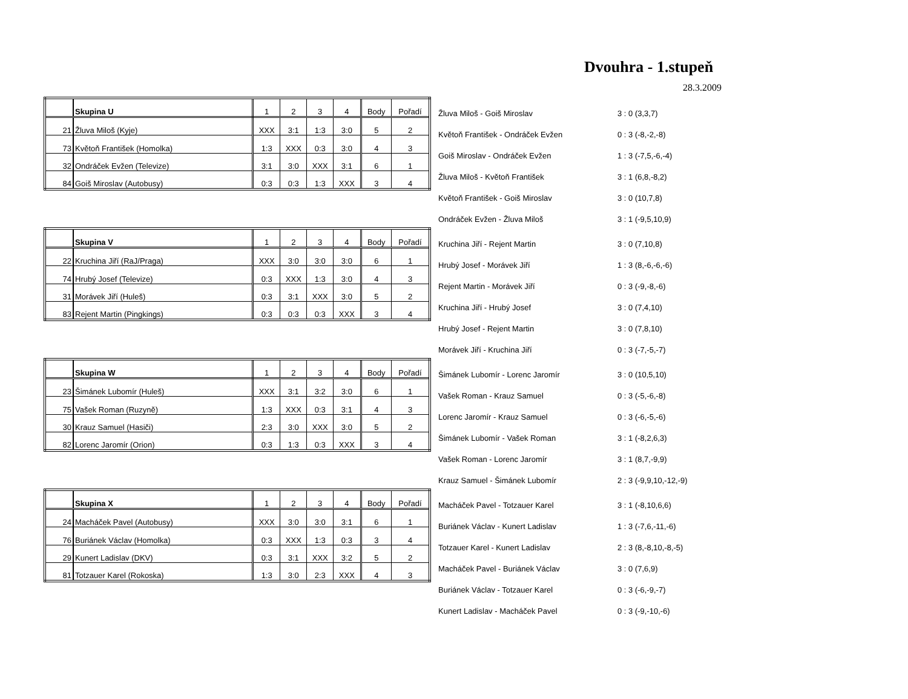Dvouhra - 1.stupeň
28.3.2009
| | Skupina U | 1 | 2 | 3 | 4 | Body | Pořadí |
| 21 | Žluva Miloš (Kyje) | XXX | 3:1 | 1:3 | 3:0 | 5 | 2 |
| 73 | Květoň František (Homolka) | 1:3 | XXX | 0:3 | 3:0 | 4 | 3 |
| 32 | Ondráček Evžen (Televize) | 3:1 | 3:0 | XXX | 3:1 | 6 | 1 |
| 84 | Goiš Miroslav (Autobusy) | 0:3 | 0:3 | 1:3 | XXX | 3 | 4 |
| Žluva Miloš - Goiš Miroslav | 3 : 0 (3,3,7) |
| Květoň František - Ondráček Evžen | 0 : 3 (-8,-2,-8) |
| Goiš Miroslav - Ondráček Evžen | 1 : 3 (-7,5,-6,-4) |
| Žluva Miloš - Květoň František | 3 : 1 (6,8,-8,2) |
| Květoň František - Goiš Miroslav | 3 : 0 (10,7,8) |
| Ondráček Evžen - Žluva Miloš | 3 : 1 (-9,5,10,9) |
| | Skupina V | 1 | 2 | 3 | 4 | Body | Pořadí |
| 22 | Kruchina Jiří (RaJ/Praga) | XXX | 3:0 | 3:0 | 3:0 | 6 | 1 |
| 74 | Hrubý Josef (Televize) | 0:3 | XXX | 1:3 | 3:0 | 4 | 3 |
| 31 | Morávek Jiří (Huleš) | 0:3 | 3:1 | XXX | 3:0 | 5 | 2 |
| 83 | Rejent Martin (Pingkings) | 0:3 | 0:3 | 0:3 | XXX | 3 | 4 |
| Kruchina Jiří - Rejent Martin | 3 : 0 (7,10,8) |
| Hrubý Josef - Morávek Jiří | 1 : 3 (8,-6,-6,-6) |
| Rejent Martin - Morávek Jiří | 0 : 3 (-9,-8,-6) |
| Kruchina Jiří - Hrubý Josef | 3 : 0 (7,4,10) |
| Hrubý Josef - Rejent Martin | 3 : 0 (7,8,10) |
| Morávek Jiří - Kruchina Jiří | 0 : 3 (-7,-5,-7) |
| | Skupina W | 1 | 2 | 3 | 4 | Body | Pořadí |
| 23 | Šimánek Lubomír (Huleš) | XXX | 3:1 | 3:2 | 3:0 | 6 | 1 |
| 75 | Vašek Roman (Ruzyně) | 1:3 | XXX | 0:3 | 3:1 | 4 | 3 |
| 30 | Krauz Samuel (Hasiči) | 2:3 | 3:0 | XXX | 3:0 | 5 | 2 |
| 82 | Lorenc Jaromír (Orion) | 0:3 | 1:3 | 0:3 | XXX | 3 | 4 |
| Šimánek Lubomír - Lorenc Jaromír | 3 : 0 (10,5,10) |
| Vašek Roman - Krauz Samuel | 0 : 3 (-5,-6,-8) |
| Lorenc Jaromír - Krauz Samuel | 0 : 3 (-6,-5,-6) |
| Šimánek Lubomír - Vašek Roman | 3 : 1 (-8,2,6,3) |
| Vašek Roman - Lorenc Jaromír | 3 : 1 (8,7,-9,9) |
| Krauz Samuel - Šimánek Lubomír | 2 : 3 (-9,9,10,-12,-9) |
| | Skupina X | 1 | 2 | 3 | 4 | Body | Pořadí |
| 24 | Macháček Pavel (Autobusy) | XXX | 3:0 | 3:0 | 3:1 | 6 | 1 |
| 76 | Buriánek Václav (Homolka) | 0:3 | XXX | 1:3 | 0:3 | 3 | 4 |
| 29 | Kunert Ladislav (DKV) | 0:3 | 3:1 | XXX | 3:2 | 5 | 2 |
| 81 | Totzauer Karel (Rokoska) | 1:3 | 3:0 | 2:3 | XXX | 4 | 3 |
| Macháček Pavel - Totzauer Karel | 3 : 1 (-8,10,6,6) |
| Buriánek Václav - Kunert Ladislav | 1 : 3 (-7,6,-11,-6) |
| Totzauer Karel - Kunert Ladislav | 2 : 3 (8,-8,10,-8,-5) |
| Macháček Pavel - Buriánek Václav | 3 : 0 (7,6,9) |
| Buriánek Václav - Totzauer Karel | 0 : 3 (-6,-9,-7) |
| Kunert Ladislav - Macháček Pavel | 0 : 3 (-9,-10,-6) |